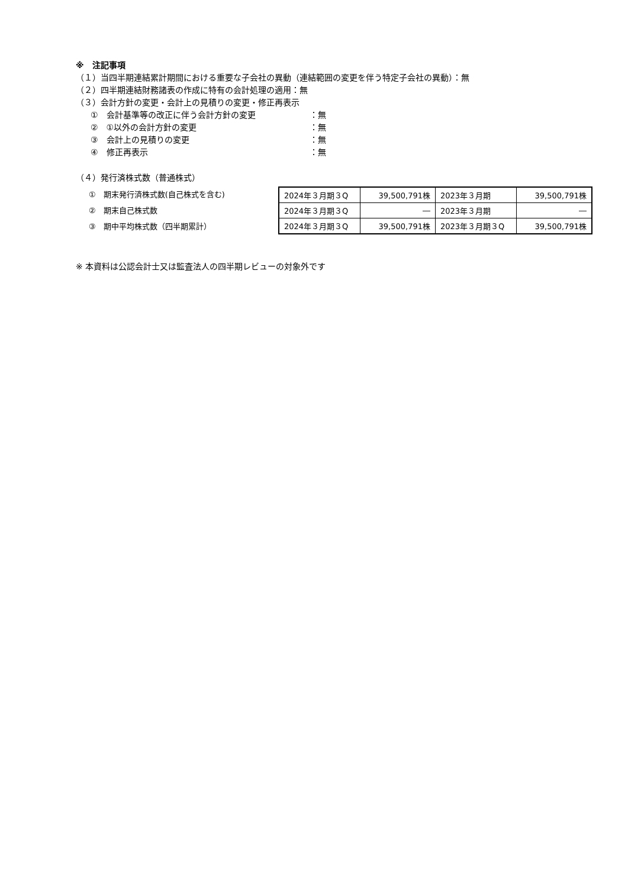※　注記事項
（１）当四半期連結累計期間における重要な子会社の異動（連結範囲の変更を伴う特定子会社の異動）：無
（２）四半期連結財務諸表の作成に特有の会計処理の適用：無
（３）会計方針の変更・会計上の見積りの変更・修正再表示
①　会計基準等の改正に伴う会計方針の変更 ：無
②　①以外の会計方針の変更 ：無
③　会計上の見積りの変更 ：無
④　修正再表示 ：無
（４）発行済株式数（普通株式）
①　期末発行済株式数(自己株式を含む)
②　期末自己株式数
③　期中平均株式数（四半期累計）
| 2024年３月期３Q | 39,500,791株 | 2023年３月期 | 39,500,791株 |
| 2024年３月期３Q | ― | 2023年３月期 | ― |
| 2024年３月期３Q | 39,500,791株 | 2023年３月期３Q | 39,500,791株 |
※ 本資料は公認会計士又は監査法人の四半期レビューの対象外です